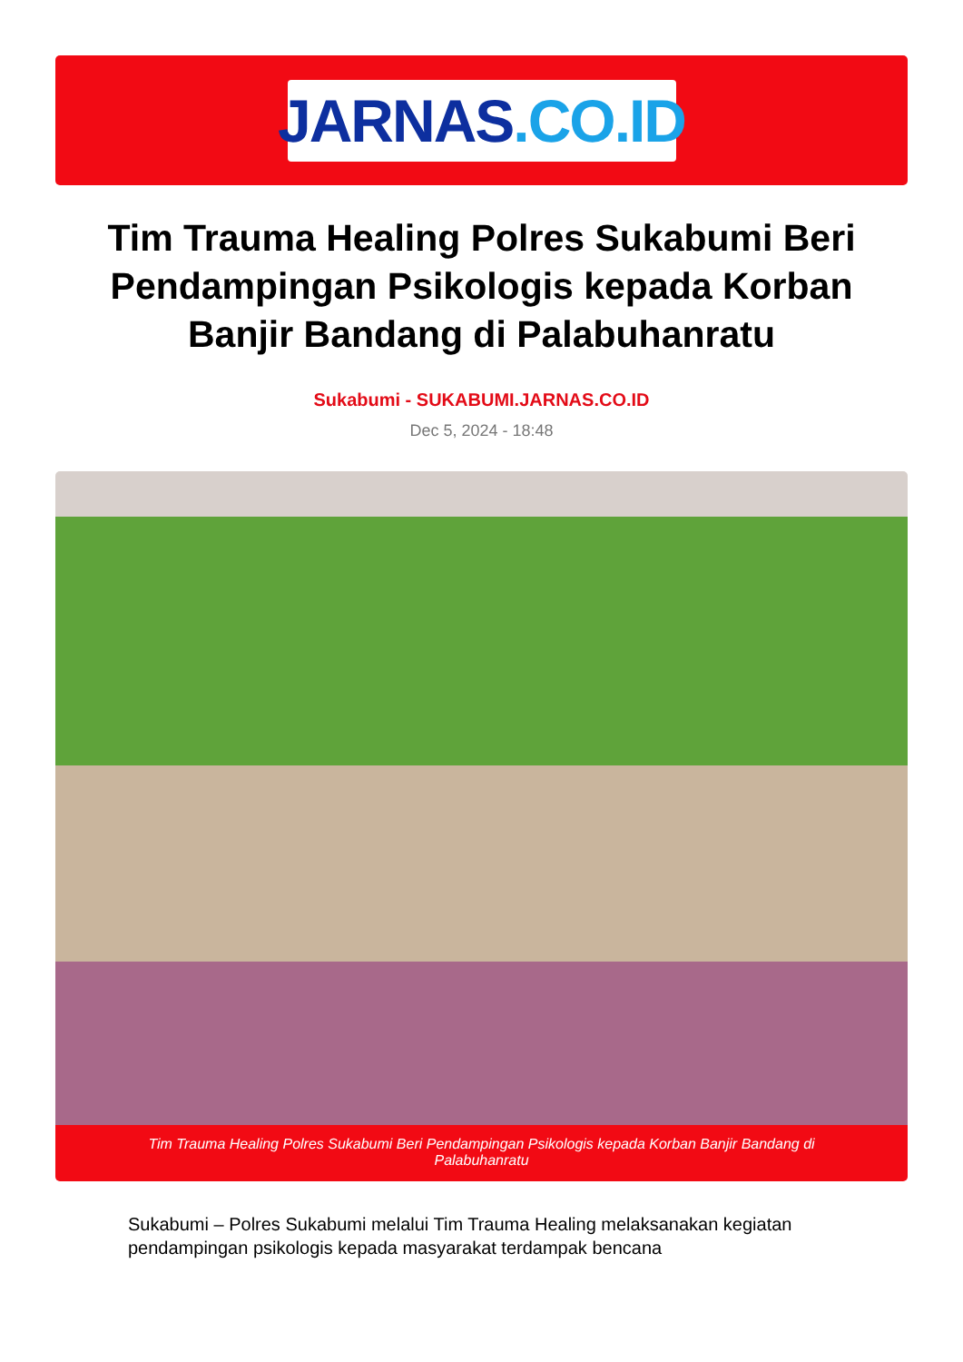JARNAS.CO.ID
Tim Trauma Healing Polres Sukabumi Beri Pendampingan Psikologis kepada Korban Banjir Bandang di Palabuhanratu
Sukabumi - SUKABUMI.JARNAS.CO.ID
Dec 5, 2024 - 18:48
Tim Trauma Healing Polres Sukabumi Beri Pendampingan Psikologis kepada Korban Banjir Bandang di Palabuhanratu
Sukabumi – Polres Sukabumi melalui Tim Trauma Healing melaksanakan kegiatan pendampingan psikologis kepada masyarakat terdampak bencana